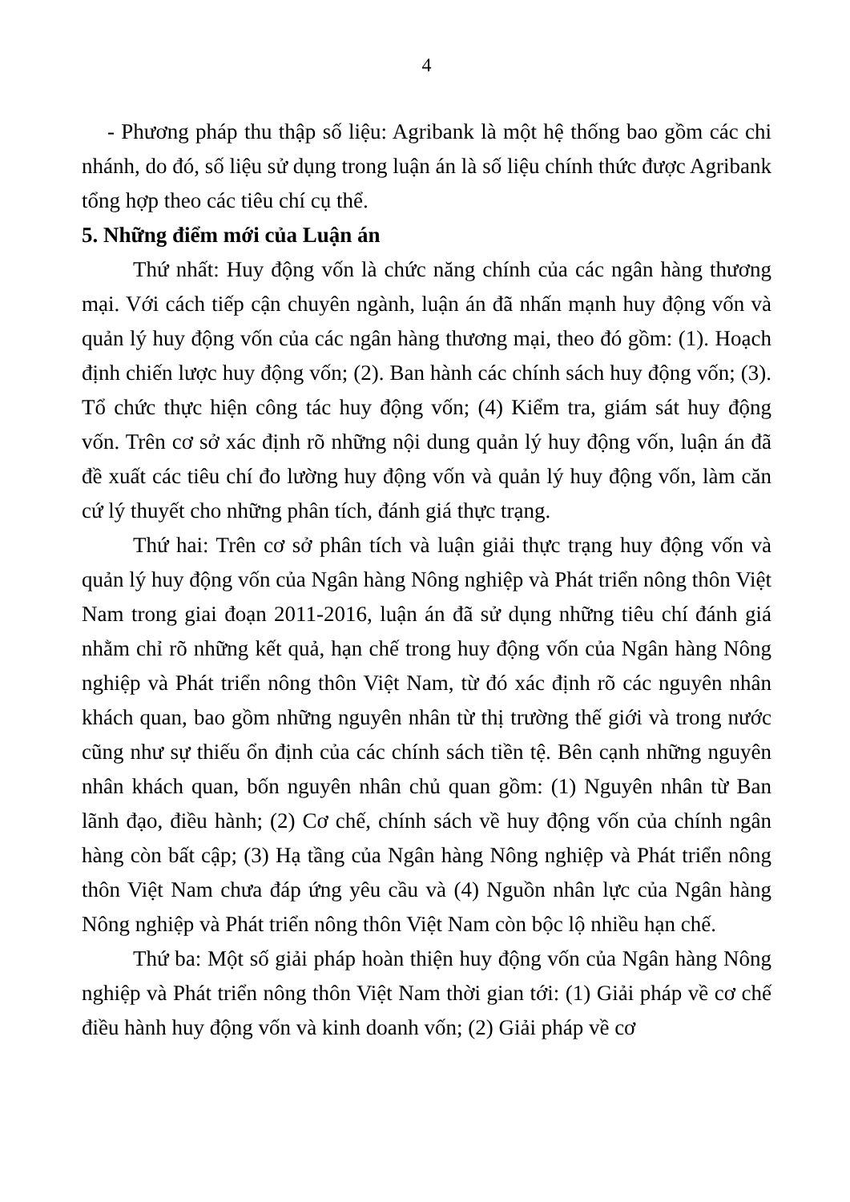4
- Phương pháp thu thập số liệu: Agribank là một hệ thống bao gồm các chi nhánh, do đó, số liệu sử dụng trong luận án là số liệu chính thức được Agribank tổng hợp theo các tiêu chí cụ thể.
5. Những điểm mới của Luận án
Thứ nhất: Huy động vốn là chức năng chính của các ngân hàng thương mại. Với cách tiếp cận chuyên ngành, luận án đã nhấn mạnh huy động vốn và quản lý huy động vốn của các ngân hàng thương mại, theo đó gồm: (1). Hoạch định chiến lược huy động vốn; (2). Ban hành các chính sách huy động vốn; (3). Tổ chức thực hiện công tác huy động vốn; (4) Kiểm tra, giám sát huy động vốn. Trên cơ sở xác định rõ những nội dung quản lý huy động vốn, luận án đã đề xuất các tiêu chí đo lường huy động vốn và quản lý huy động vốn, làm căn cứ lý thuyết cho những phân tích, đánh giá thực trạng.
Thứ hai: Trên cơ sở phân tích và luận giải thực trạng huy động vốn và quản lý huy động vốn của Ngân hàng Nông nghiệp và Phát triển nông thôn Việt Nam trong giai đoạn 2011-2016, luận án đã sử dụng những tiêu chí đánh giá nhằm chỉ rõ những kết quả, hạn chế trong huy động vốn của Ngân hàng Nông nghiệp và Phát triển nông thôn Việt Nam, từ đó xác định rõ các nguyên nhân khách quan, bao gồm những nguyên nhân từ thị trường thế giới và trong nước cũng như sự thiếu ổn định của các chính sách tiền tệ. Bên cạnh những nguyên nhân khách quan, bốn nguyên nhân chủ quan gồm: (1) Nguyên nhân từ Ban lãnh đạo, điều hành; (2) Cơ chế, chính sách về huy động vốn của chính ngân hàng còn bất cập; (3) Hạ tầng của Ngân hàng Nông nghiệp và Phát triển nông thôn Việt Nam chưa đáp ứng yêu cầu và (4) Nguồn nhân lực của Ngân hàng Nông nghiệp và Phát triển nông thôn Việt Nam còn bộc lộ nhiều hạn chế.
Thứ ba: Một số giải pháp hoàn thiện huy động vốn của Ngân hàng Nông nghiệp và Phát triển nông thôn Việt Nam thời gian tới: (1) Giải pháp về cơ chế điều hành huy động vốn và kinh doanh vốn; (2) Giải pháp về cơ